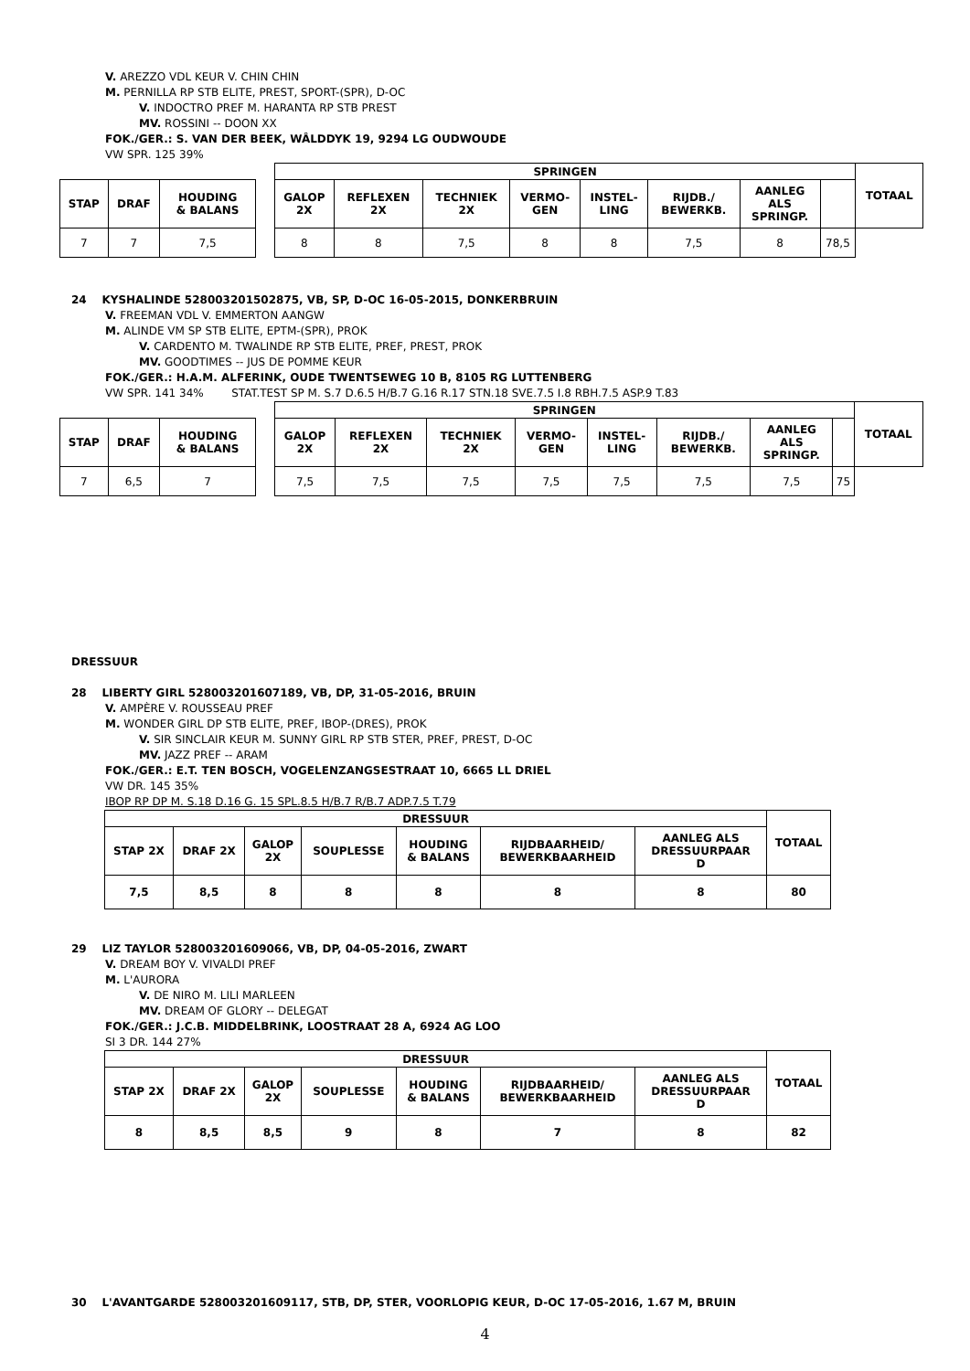V. AREZZO VDL KEUR V. CHIN CHIN
M. PERNILLA RP STB ELITE, PREST, SPORT-(SPR), D-OC
V. INDOCTRO PREF M. HARANTA RP STB PREST
MV. ROSSINI -- DOON XX
FOK./GER.: S. VAN DER BEEK, WÂLDDYK 19, 9294 LG OUDWOUDE
VW SPR. 125 39%
| STAP | DRAF | HOUDING & BALANS |
| --- | --- | --- |
| 7 | 7 | 7,5 |
| SPRINGEN | | | | | | | | TOTAAL |
| --- | --- | --- | --- | --- | --- | --- | --- | --- |
| GALOP 2X | REFLEXEN 2X | TECHNIEK 2X | VERMO- GEN | INSTEL- LING | RIJDB./ BEWERKB. | AANLEG ALS SPRINGP. | | |
| 8 | 8 | 7,5 | 8 | 8 | 7,5 | 8 | 78,5 | |
24 KYSHALINDE 528003201502875, VB, SP, D-OC 16-05-2015, DONKERBRUIN
V. FREEMAN VDL V. EMMERTON AANGW
M. ALINDE VM SP STB ELITE, EPTM-(SPR), PROK
V. CARDENTO M. TWALINDE RP STB ELITE, PREF, PREST, PROK
MV. GOODTIMES -- JUS DE POMME KEUR
FOK./GER.: H.A.M. ALFERINK, OUDE TWENTSEWEG 10 B, 8105 RG LUTTENBERG
VW SPR. 141 34% STAT.TEST SP M. S.7 D.6.5 H/B.7 G.16 R.17 STN.18 SVE.7.5 I.8 RBH.7.5 ASP.9 T.83
| STAP | DRAF | HOUDING & BALANS |
| --- | --- | --- |
| 7 | 6,5 | 7 |
| SPRINGEN | | | | | | | | TOTAAL |
| --- | --- | --- | --- | --- | --- | --- | --- | --- |
| GALOP 2X | REFLEXEN 2X | TECHNIEK 2X | VERMO- GEN | INSTEL- LING | RIJDB./ BEWERKB. | AANLEG ALS SPRINGP. | | |
| 7,5 | 7,5 | 7,5 | 7,5 | 7,5 | 7,5 | 7,5 | 75 | |
DRESSUUR
28 LIBERTY GIRL 528003201607189, VB, DP, 31-05-2016, BRUIN
V. AMPÈRE V. ROUSSEAU PREF
M. WONDER GIRL DP STB ELITE, PREF, IBOP-(DRES), PROK
V. SIR SINCLAIR KEUR M. SUNNY GIRL RP STB STER, PREF, PREST, D-OC
MV. JAZZ PREF -- ARAM
FOK./GER.: E.T. TEN BOSCH, VOGELENZANGSESTRAAT 10, 6665 LL DRIEL
VW DR. 145 35%
IBOP RP DP M. S.18 D.16 G. 15 SPL.8.5 H/B.7 R/B.7 ADP.7.5 T.79
| DRESSUUR | | | | | | | TOTAAL |
| --- | --- | --- | --- | --- | --- | --- | --- |
| STAP 2X | DRAF 2X | GALOP 2X | SOUPLESSE | HOUDING & BALANS | RIJDBAARHEID/ BEWERKBAARHEID | AANLEG ALS DRESSUURPAAR D | |
| 7,5 | 8,5 | 8 | 8 | 8 | 8 | 8 | 80 |
29 LIZ TAYLOR 528003201609066, VB, DP, 04-05-2016, ZWART
V. DREAM BOY V. VIVALDI PREF
M. L'AURORA
V. DE NIRO M. LILI MARLEEN
MV. DREAM OF GLORY -- DELEGAT
FOK./GER.: J.C.B. MIDDELBRINK, LOOSTRAAT 28 A, 6924 AG LOO
SI 3 DR. 144 27%
| DRESSUUR | | | | | | | TOTAAL |
| --- | --- | --- | --- | --- | --- | --- | --- |
| STAP 2X | DRAF 2X | GALOP 2X | SOUPLESSE | HOUDING & BALANS | RIJDBAARHEID/ BEWERKBAARHEID | AANLEG ALS DRESSUURPAAR D | |
| 8 | 8,5 | 8,5 | 9 | 8 | 7 | 8 | 82 |
30 L'AVANTGARDE 528003201609117, STB, DP, STER, VOORLOPIG KEUR, D-OC 17-05-2016, 1.67 M, BRUIN
4